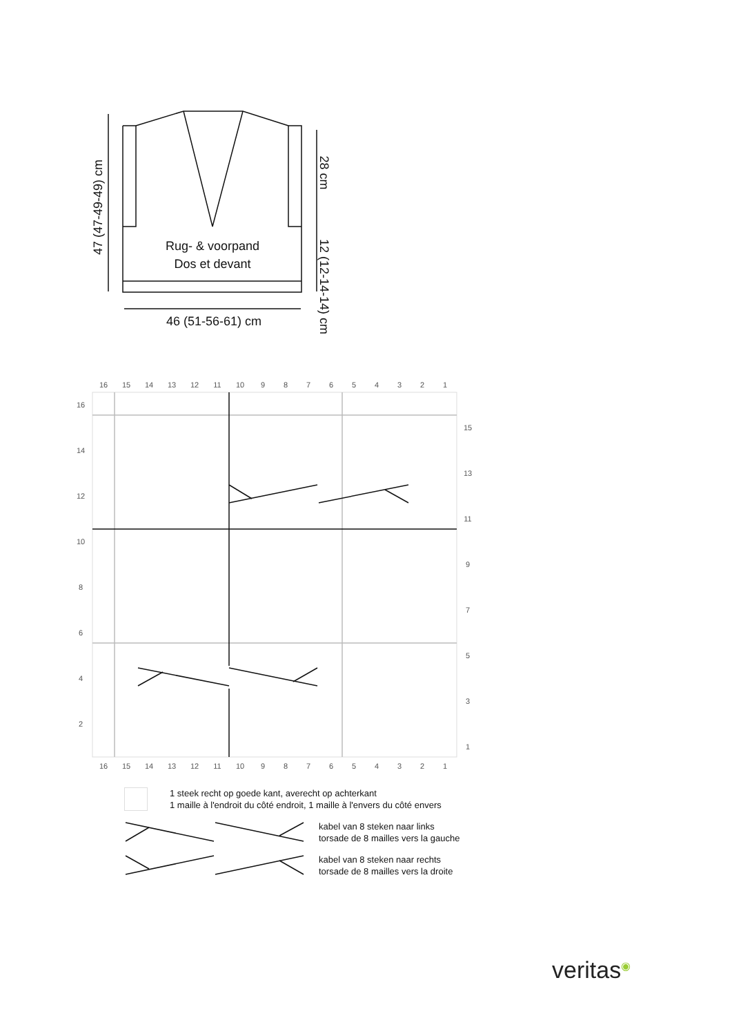Rug- & voorpand
Dos et devant
46 (51-56-61) cm
47 (47-49-49) cm
28 cm
12 (12-14-14) cm
16
15
14
13
12
11
10
9
8
7
6
5
4
3
2
1
16
14
12
10
8
6
4
2
15
13
11
9
7
5
3
1
16
15
14
13
12
11
10
9
8
7
6
5
4
3
2
1
1 steek recht op goede kant, averecht op achterkant
1 maille à l'endroit du côté endroit, 1 maille à l'envers du côté envers
kabel van 8 steken naar links
torsade de 8 mailles vers la gauche
kabel van 8 steken naar rechts
torsade de 8 mailles vers la droite
veritas◉